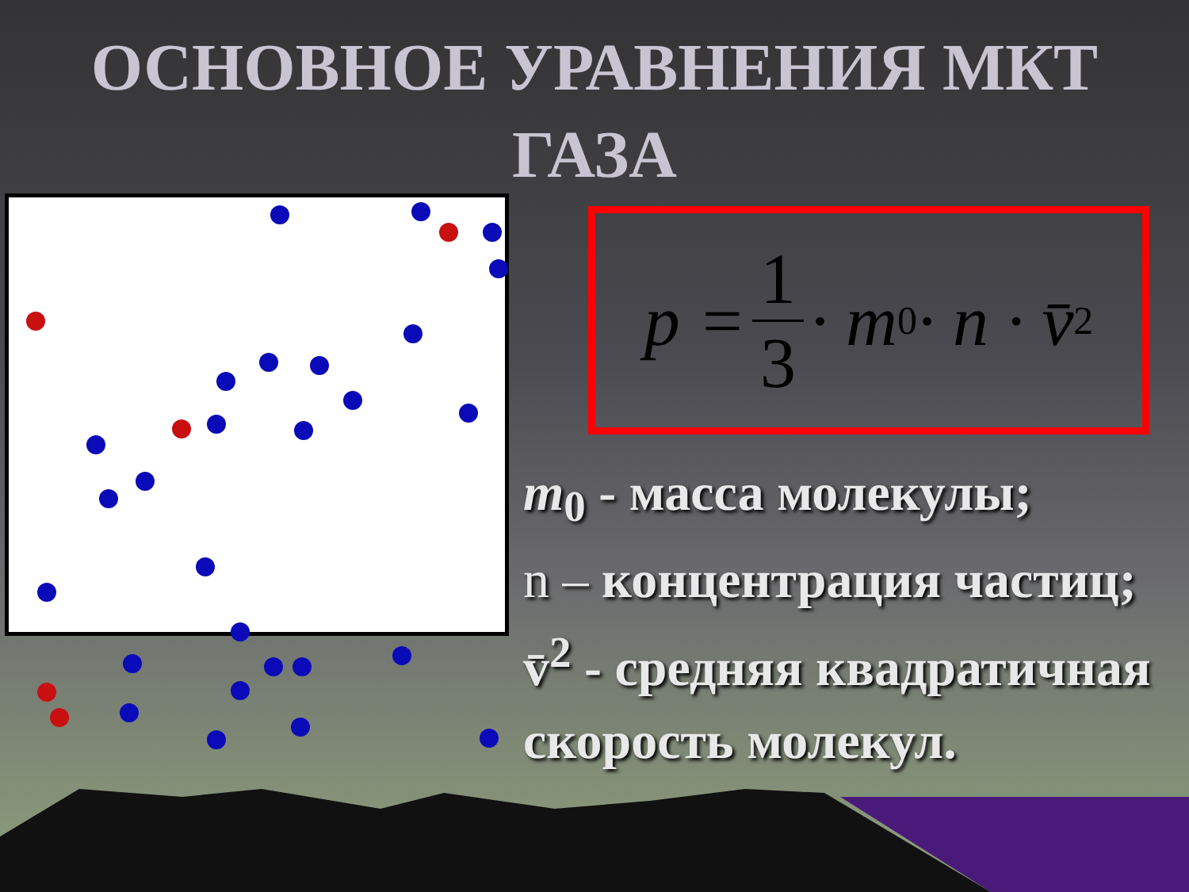ОСНОВНОЕ УРАВНЕНИЯ МКТ
ГАЗА
p = 1 3 · m<sub>0</sub> · n · v̄<sup>2</sup>
m<sub>0</sub> - масса молекулы;
n – концентрация частиц;
v̄<sup>2</sup> - средняя квадратичная скорость молекул.